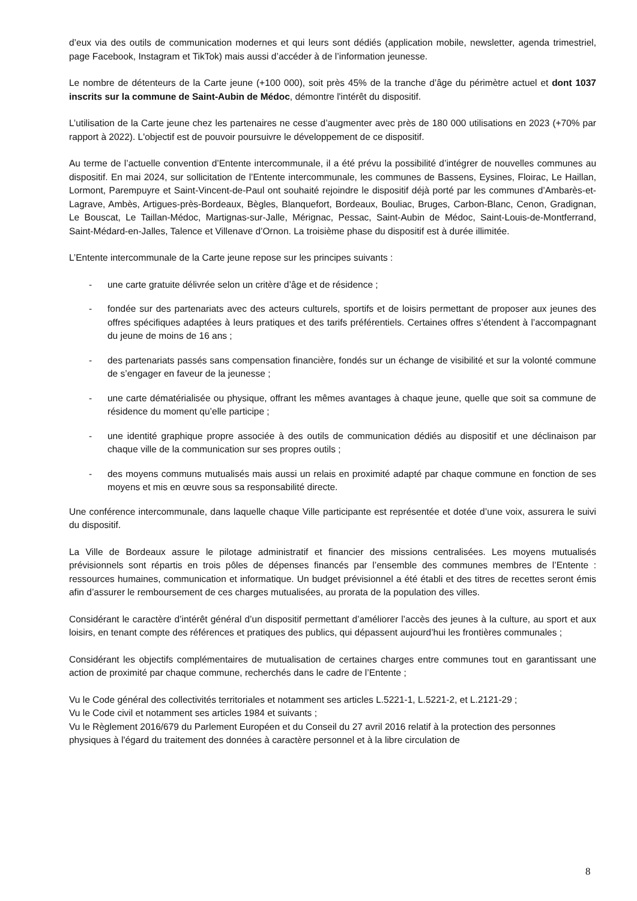d’eux via des outils de communication modernes et qui leurs sont dédiés (application mobile, newsletter, agenda trimestriel, page Facebook, Instagram et TikTok) mais aussi d’accéder à de l’information jeunesse.
Le nombre de détenteurs de la Carte jeune (+100 000), soit près 45% de la tranche d’âge du périmètre actuel et dont 1037 inscrits sur la commune de Saint-Aubin de Médoc, démontre l'intérêt du dispositif.
L’utilisation de la Carte jeune chez les partenaires ne cesse d’augmenter avec près de 180 000 utilisations en 2023 (+70% par rapport à 2022). L'objectif est de pouvoir poursuivre le développement de ce dispositif.
Au terme de l’actuelle convention d’Entente intercommunale, il a été prévu la possibilité d’intégrer de nouvelles communes au dispositif. En mai 2024, sur sollicitation de l’Entente intercommunale, les communes de Bassens, Eysines, Floirac, Le Haillan, Lormont, Parempuyre et Saint-Vincent-de-Paul ont souhaité rejoindre le dispositif déjà porté par les communes d’Ambarès-et-Lagrave, Ambès, Artigues-près-Bordeaux, Bègles, Blanquefort, Bordeaux, Bouliac, Bruges, Carbon-Blanc, Cenon, Gradignan, Le Bouscat, Le Taillan-Médoc, Martignas-sur-Jalle, Mérignac, Pessac, Saint-Aubin de Médoc, Saint-Louis-de-Montferrand, Saint-Médard-en-Jalles, Talence et Villenave d’Ornon. La troisième phase du dispositif est à durée illimitée.
L’Entente intercommunale de la Carte jeune repose sur les principes suivants :
- une carte gratuite délivrée selon un critère d’âge et de résidence ;
- fondée sur des partenariats avec des acteurs culturels, sportifs et de loisirs permettant de proposer aux jeunes des offres spécifiques adaptées à leurs pratiques et des tarifs préférentiels. Certaines offres s’étendent à l’accompagnant du jeune de moins de 16 ans ;
- des partenariats passés sans compensation financière, fondés sur un échange de visibilité et sur la volonté commune de s’engager en faveur de la jeunesse ;
- une carte dématérialisée ou physique, offrant les mêmes avantages à chaque jeune, quelle que soit sa commune de résidence du moment qu’elle participe ;
- une identité graphique propre associée à des outils de communication dédiés au dispositif et une déclinaison par chaque ville de la communication sur ses propres outils ;
- des moyens communs mutualisés mais aussi un relais en proximité adapté par chaque commune en fonction de ses moyens et mis en œuvre sous sa responsabilité directe.
Une conférence intercommunale, dans laquelle chaque Ville participante est représentée et dotée d’une voix, assurera le suivi du dispositif.
La Ville de Bordeaux assure le pilotage administratif et financier des missions centralisées. Les moyens mutualisés prévisionnels sont répartis en trois pôles de dépenses financés par l’ensemble des communes membres de l’Entente : ressources humaines, communication et informatique. Un budget prévisionnel a été établi et des titres de recettes seront émis afin d’assurer le remboursement de ces charges mutualisées, au prorata de la population des villes.
Considérant le caractère d’intérêt général d’un dispositif permettant d’améliorer l’accès des jeunes à la culture, au sport et aux loisirs, en tenant compte des références et pratiques des publics, qui dépassent aujourd’hui les frontières communales ;
Considérant les objectifs complémentaires de mutualisation de certaines charges entre communes tout en garantissant une action de proximité par chaque commune, recherchés dans le cadre de l’Entente ;
Vu le Code général des collectivités territoriales et notamment ses articles L.5221-1, L.5221-2, et L.2121-29 ;
Vu le Code civil et notamment ses articles 1984 et suivants ;
Vu le Règlement 2016/679 du Parlement Européen et du Conseil du 27 avril 2016 relatif à la protection des personnes physiques à l'égard du traitement des données à caractère personnel et à la libre circulation de
8